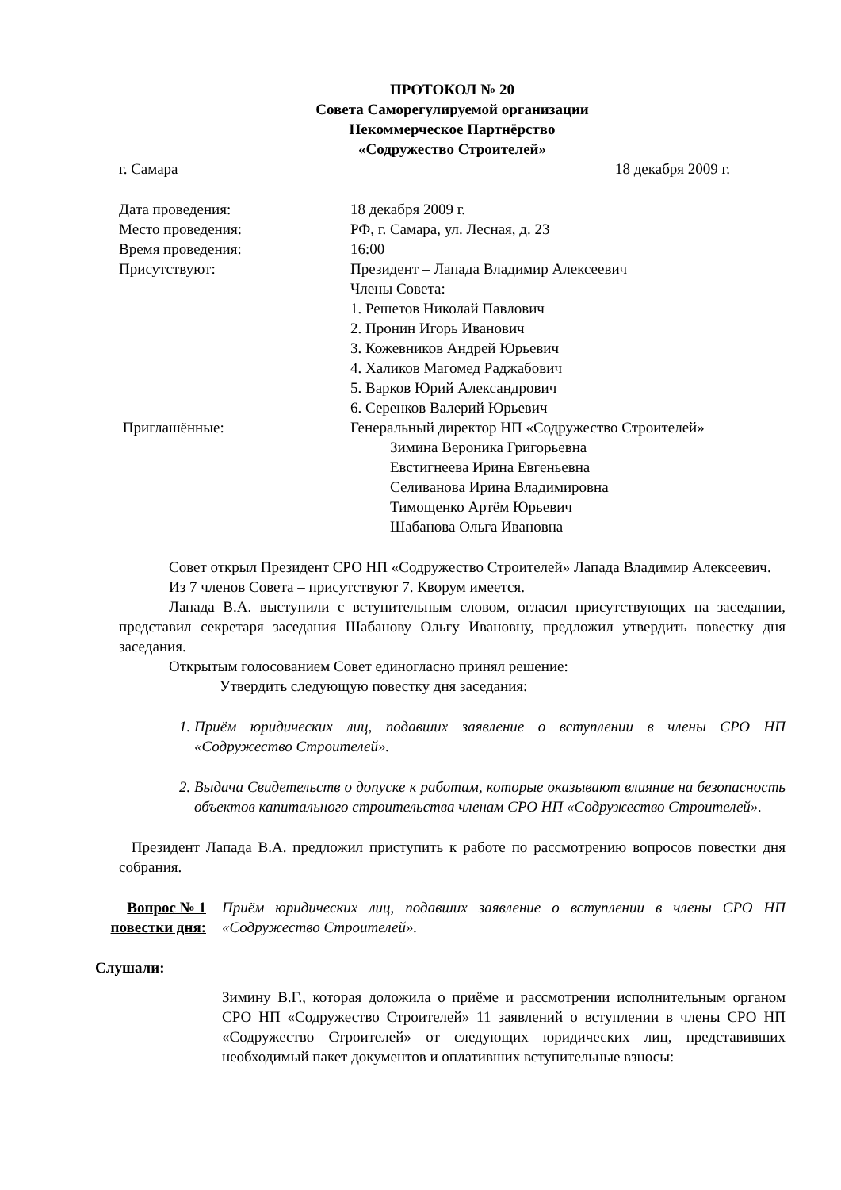ПРОТОКОЛ № 20
Совета Саморегулируемой организации
Некоммерческое Партнёрство
«Содружество Строителей»
г. Самара 18 декабря 2009 г.
Дата проведения:
18 декабря 2009 г.
Место проведения:
РФ, г. Самара, ул. Лесная, д. 23
Время проведения:
16:00
Присутствуют:
Президент – Лапада Владимир Алексеевич
Члены Совета:
1. Решетов Николай Павлович
2. Пронин Игорь Иванович
3. Кожевников Андрей Юрьевич
4. Халиков Магомед Раджабович
5. Варков Юрий Александрович
6. Серенков Валерий Юрьевич
Приглашённые:
Генеральный директор НП «Содружество Строителей»
Зимина Вероника Григорьевна
Евстигнеева Ирина Евгеньевна
Селиванова Ирина Владимировна
Тимощенко Артём Юрьевич
Шабанова Ольга Ивановна
Совет открыл Президент СРО НП «Содружество Строителей» Лапада Владимир Алексеевич.
Из 7 членов Совета – присутствуют 7. Кворум имеется.
Лапада В.А. выступили с вступительным словом, огласил присутствующих на заседании, представил секретаря заседания Шабанову Ольгу Ивановну, предложил утвердить повестку дня заседания.
Открытым голосованием Совет единогласно принял решение:
Утвердить следующую повестку дня заседания:
1. Приём юридических лиц, подавших заявление о вступлении в члены СРО НП «Содружество Строителей».
2. Выдача Свидетельств о допуске к работам, которые оказывают влияние на безопасность объектов капитального строительства членам СРО НП «Содружество Строителей».
Президент Лапада В.А. предложил приступить к работе по рассмотрению вопросов повестки дня собрания.
Вопрос № 1 повестки дня:
Приём юридических лиц, подавших заявление о вступлении в члены СРО НП «Содружество Строителей».
Слушали:
Зимину В.Г., которая доложила о приёме и рассмотрении исполнительным органом СРО НП «Содружество Строителей» 11 заявлений о вступлении в члены СРО НП «Содружество Строителей» от следующих юридических лиц, представивших необходимый пакет документов и оплативших вступительные взносы: